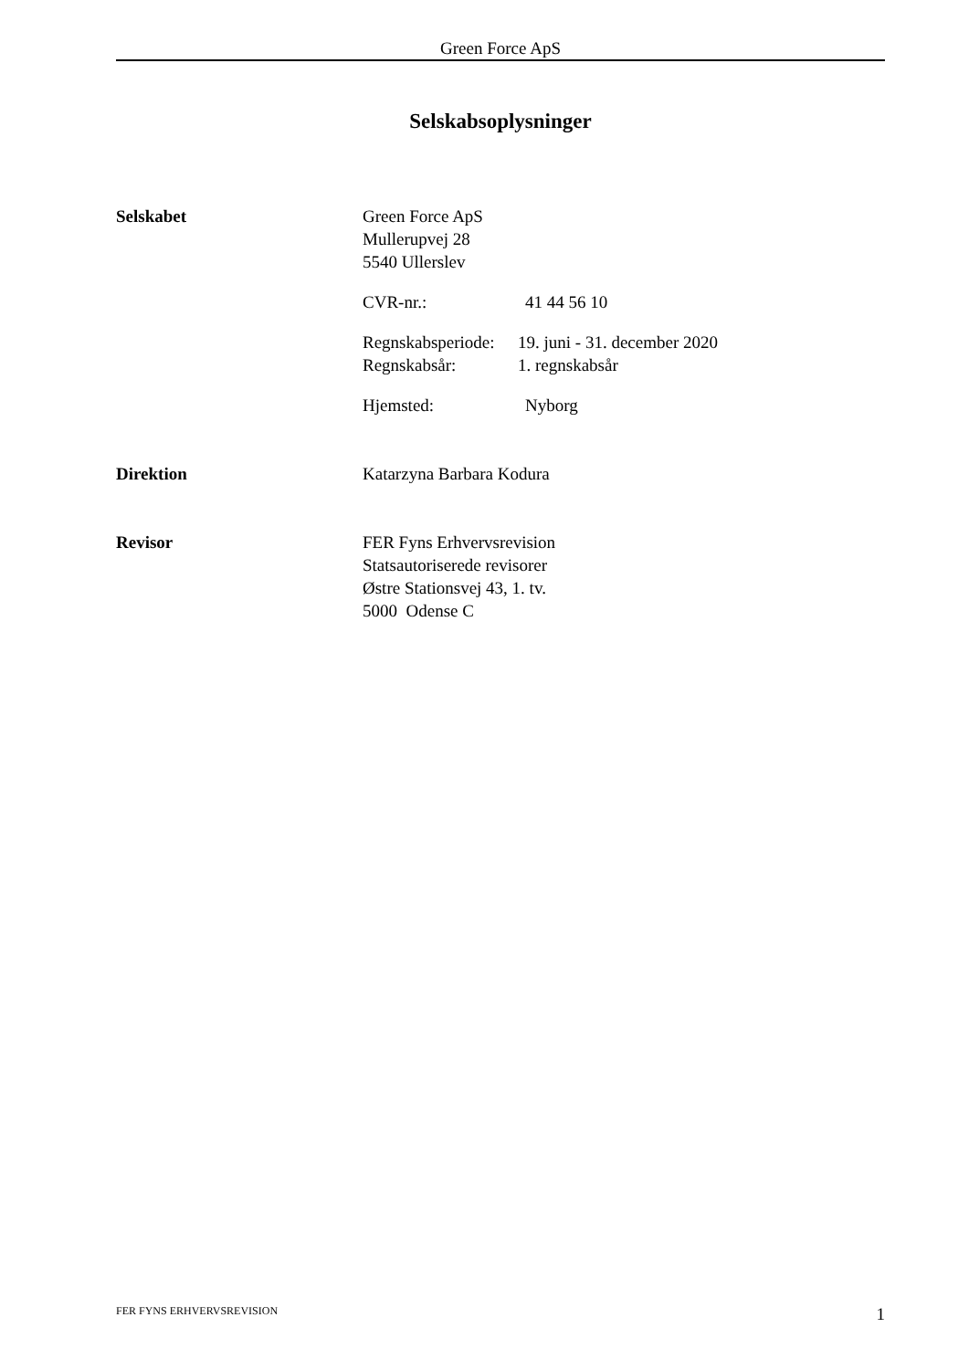Green Force ApS
Selskabsoplysninger
Selskabet Green Force ApS
Mullerupvej 28
5540 Ullerslev
CVR-nr.: 41 44 56 10
Regnskabsperiode: 19. juni - 31. december 2020
Regnskabsår: 1. regnskabsår
Hjemsted: Nyborg
Direktion Katarzyna Barbara Kodura
Revisor FER Fyns Erhvervsrevision
Statsautoriserede revisorer
Østre Stationsvej 43, 1. tv.
5000 Odense C
FER FYNS ERHVERVSREVISION 1